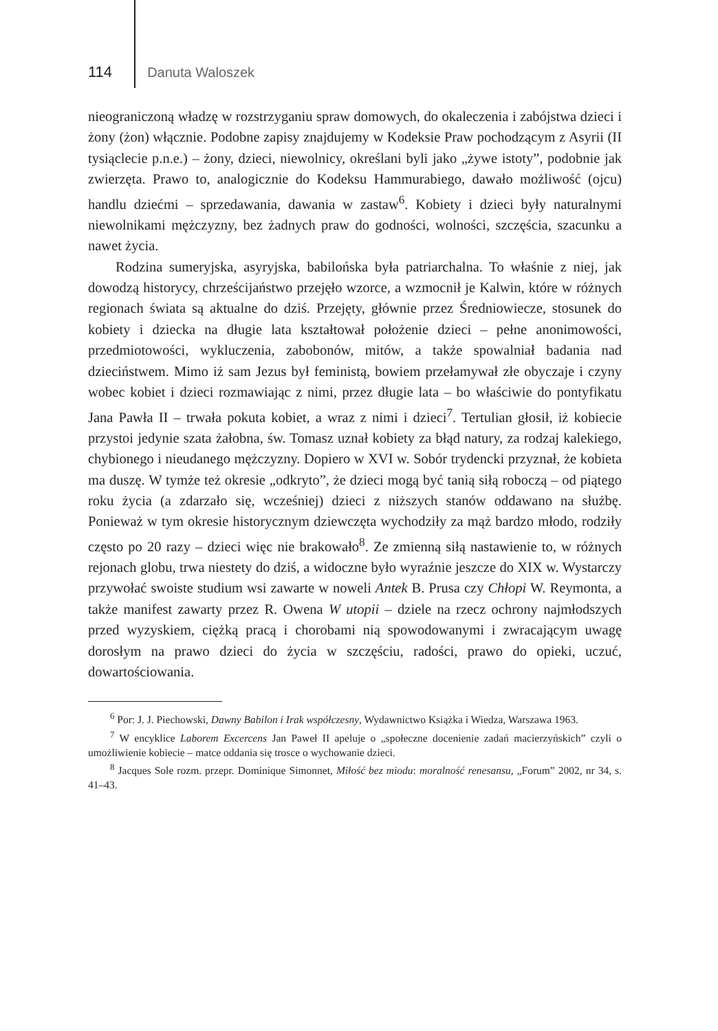114 Danuta Waloszek
nieograniczoną władzę w rozstrzyganiu spraw domowych, do okaleczenia i zabójstwa dzieci i żony (żon) włącznie. Podobne zapisy znajdujemy w Kodeksie Praw pochodzącym z Asyrii (II tysiąclecie p.n.e.) – żony, dzieci, niewolnicy, określani byli jako „żywe istoty”, podobnie jak zwierzęta. Prawo to, analogicznie do Kodeksu Hammurabiego, dawało możliwość (ojcu) handlu dziećmi – sprzedawania, dawania w zastaw<sup>6</sup>. Kobiety i dzieci były naturalnymi niewolnikami mężczyzny, bez żadnych praw do godności, wolności, szczęścia, szacunku a nawet życia.
Rodzina sumeryjska, asyryjska, babilońska była patriarchalna. To właśnie z niej, jak dowodzą historycy, chrześcijaństwo przejęło wzorce, a wzmocnił je Kalwin, które w różnych regionach świata są aktualne do dziś. Przejęty, głównie przez Średniowiecze, stosunek do kobiety i dziecka na długie lata kształtował położenie dzieci – pełne anonimowości, przedmiotowości, wykluczenia, zabobonów, mitów, a także spowalniał badania nad dzieciństwem. Mimo iż sam Jezus był feministą, bowiem przełamywał złe obyczaje i czyny wobec kobiet i dzieci rozmawiając z nimi, przez długie lata – bo właściwie do pontyfikatu Jana Pawła II – trwała pokuta kobiet, a wraz z nimi i dzieci<sup>7</sup>. Tertulian głosił, iż kobiecie przystoi jedynie szata żałobna, św. Tomasz uznał kobiety za błąd natury, za rodzaj kalekiego, chybionego i nieudanego mężczyzny. Dopiero w XVI w. Sobór trydencki przyznał, że kobieta ma duszę. W tymże też okresie „odkryto”, że dzieci mogą być tanią siłą roboczą – od piątego roku życia (a zdarzało się, wcześniej) dzieci z niższych stanów oddawano na służbę. Ponieważ w tym okresie historycznym dziewczęta wychodziły za mąż bardzo młodo, rodziły często po 20 razy – dzieci więc nie brakowało<sup>8</sup>. Ze zmienną siłą nastawienie to, w różnych rejonach globu, trwa niestety do dziś, a widoczne było wyraźnie jeszcze do XIX w. Wystarczy przywołać swoiste studium wsi zawarte w noweli Antek B. Prusa czy Chłopi W. Reymonta, a także manifest zawarty przez R. Owena W utopii – dziele na rzecz ochrony najmłodszych przed wyzyskiem, ciężką pracą i chorobami nią spowodowanymi i zwracającym uwagę dorosłym na prawo dzieci do życia w szczęściu, radości, prawo do opieki, uczuć, dowartościowania.
<sup>6</sup> Por: J. J. Piechowski, Dawny Babilon i Irak współczesny, Wydawnictwo Książka i Wiedza, Warszawa 1963.
<sup>7</sup> W encyklice Laborem Excercens Jan Paweł II apeluje o „społeczne docenienie zadań macierzyńskich” czyli o umożliwienie kobiecie – matce oddania się trosce o wychowanie dzieci.
<sup>8</sup> Jacques Sole rozm. przepr. Dominique Simonnet, Miłość bez miodu: moralność renesansu, „Forum” 2002, nr 34, s. 41–43.